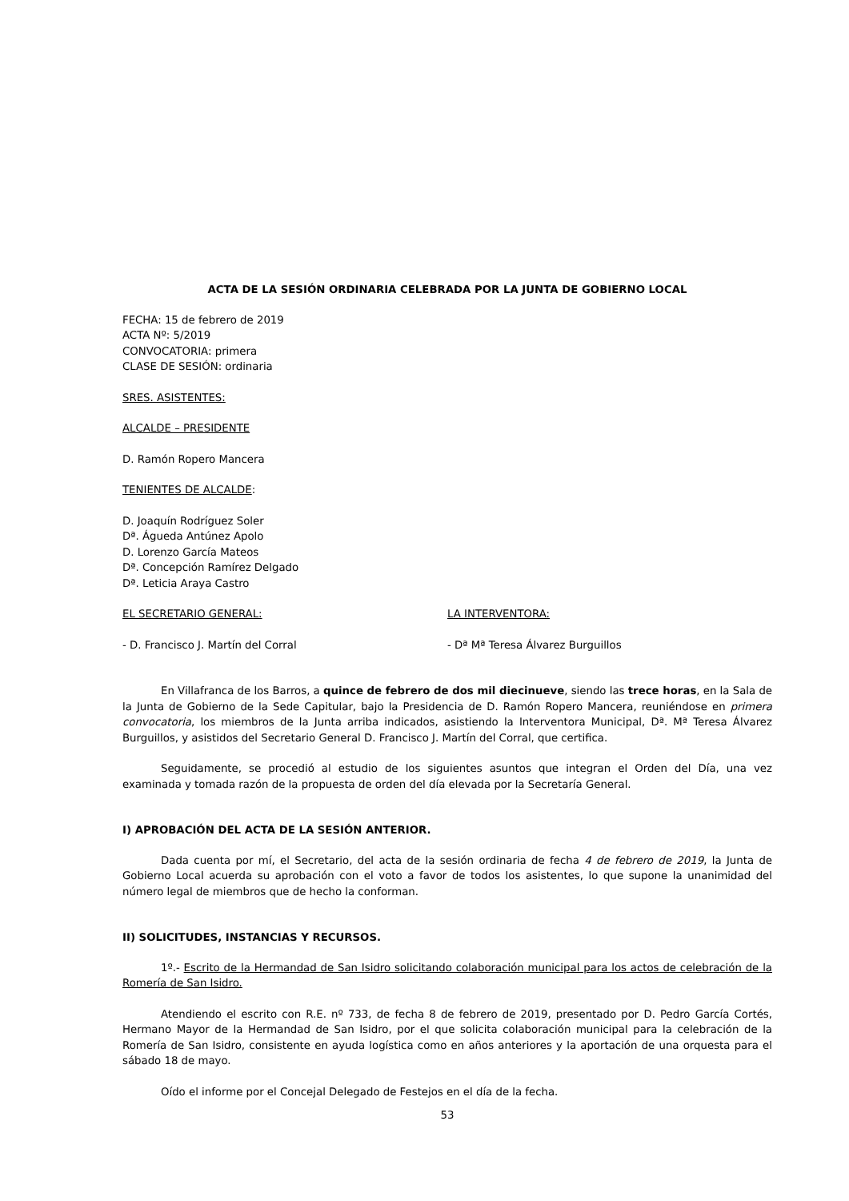ACTA DE LA SESIÓN ORDINARIA CELEBRADA POR LA JUNTA DE GOBIERNO LOCAL
FECHA: 15 de febrero de 2019
ACTA Nº: 5/2019
CONVOCATORIA: primera
CLASE DE SESIÓN: ordinaria
SRES. ASISTENTES:
ALCALDE – PRESIDENTE
D. Ramón Ropero Mancera
TENIENTES DE ALCALDE:
D. Joaquín Rodríguez Soler
Dª. Águeda Antúnez Apolo
D. Lorenzo García Mateos
Dª. Concepción Ramírez Delgado
Dª. Leticia Araya Castro
EL SECRETARIO GENERAL: LA INTERVENTORA:
- D. Francisco J. Martín del Corral - Dª Mª Teresa Álvarez Burguillos
En Villafranca de los Barros, a quince de febrero de dos mil diecinueve, siendo las trece horas, en la Sala de la Junta de Gobierno de la Sede Capitular, bajo la Presidencia de D. Ramón Ropero Mancera, reuniéndose en primera convocatoria, los miembros de la Junta arriba indicados, asistiendo la Interventora Municipal, Dª. Mª Teresa Álvarez Burguillos, y asistidos del Secretario General D. Francisco J. Martín del Corral, que certifica.
Seguidamente, se procedió al estudio de los siguientes asuntos que integran el Orden del Día, una vez examinada y tomada razón de la propuesta de orden del día elevada por la Secretaría General.
I) APROBACIÓN DEL ACTA DE LA SESIÓN ANTERIOR.
Dada cuenta por mí, el Secretario, del acta de la sesión ordinaria de fecha 4 de febrero de 2019, la Junta de Gobierno Local acuerda su aprobación con el voto a favor de todos los asistentes, lo que supone la unanimidad del número legal de miembros que de hecho la conforman.
II) SOLICITUDES, INSTANCIAS Y RECURSOS.
1º.- Escrito de la Hermandad de San Isidro solicitando colaboración municipal para los actos de celebración de la Romería de San Isidro.
Atendiendo el escrito con R.E. nº 733, de fecha 8 de febrero de 2019, presentado por D. Pedro García Cortés, Hermano Mayor de la Hermandad de San Isidro, por el que solicita colaboración municipal para la celebración de la Romería de San Isidro, consistente en ayuda logística como en años anteriores y la aportación de una orquesta para el sábado 18 de mayo.
Oído el informe por el Concejal Delegado de Festejos en el día de la fecha.
53